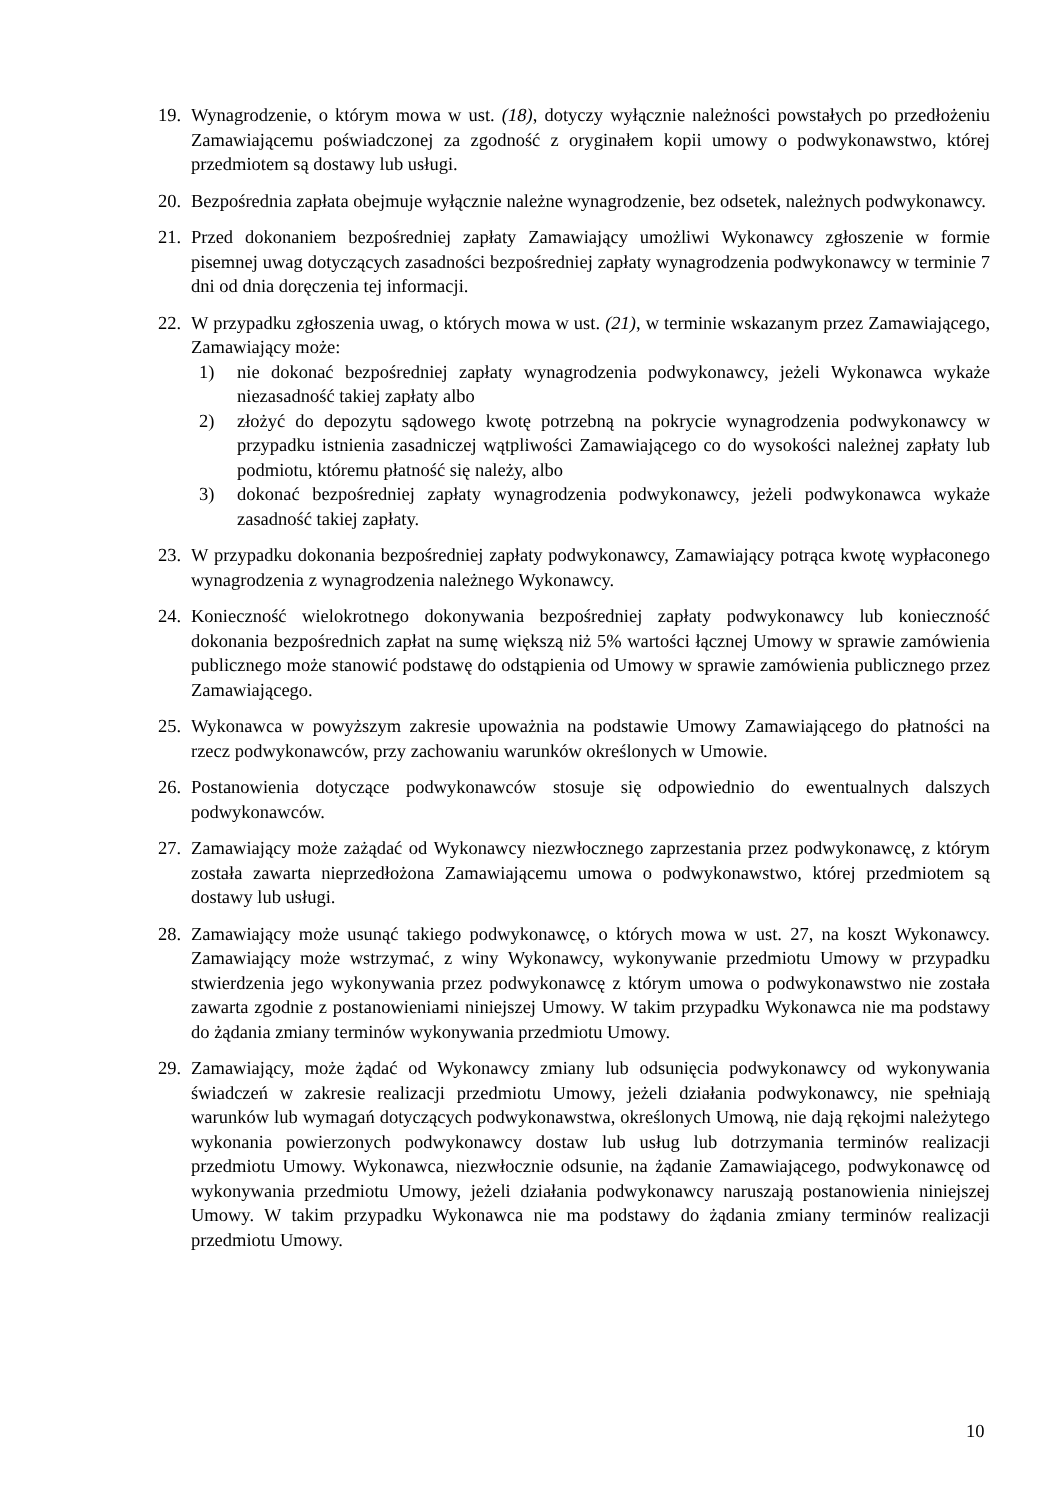19.
Wynagrodzenie, o którym mowa w ust. (18), dotyczy wyłącznie należności powstałych po przedłożeniu Zamawiającemu poświadczonej za zgodność z oryginałem kopii umowy o podwykonawstwo, której przedmiotem są dostawy lub usługi.
20.
Bezpośrednia zapłata obejmuje wyłącznie należne wynagrodzenie, bez odsetek, należnych podwykonawcy.
21.
Przed dokonaniem bezpośredniej zapłaty Zamawiający umożliwi Wykonawcy zgłoszenie w formie pisemnej uwag dotyczących zasadności bezpośredniej zapłaty wynagrodzenia podwykonawcy w terminie 7 dni od dnia doręczenia tej informacji.
22.
W przypadku zgłoszenia uwag, o których mowa w ust. (21), w terminie wskazanym przez Zamawiającego, Zamawiający może:
1) nie dokonać bezpośredniej zapłaty wynagrodzenia podwykonawcy, jeżeli Wykonawca wykaże niezasadność takiej zapłaty albo
2) złożyć do depozytu sądowego kwotę potrzebną na pokrycie wynagrodzenia podwykonawcy w przypadku istnienia zasadniczej wątpliwości Zamawiającego co do wysokości należnej zapłaty lub podmiotu, któremu płatność się należy, albo
3) dokonać bezpośredniej zapłaty wynagrodzenia podwykonawcy, jeżeli podwykonawca wykaże zasadność takiej zapłaty.
23.
W przypadku dokonania bezpośredniej zapłaty podwykonawcy, Zamawiający potrąca kwotę wypłaconego wynagrodzenia z wynagrodzenia należnego Wykonawcy.
24.
Konieczność wielokrotnego dokonywania bezpośredniej zapłaty podwykonawcy lub konieczność dokonania bezpośrednich zapłat na sumę większą niż 5% wartości łącznej Umowy w sprawie zamówienia publicznego może stanowić podstawę do odstąpienia od Umowy w sprawie zamówienia publicznego przez Zamawiającego.
25.
Wykonawca w powyższym zakresie upoważnia na podstawie Umowy Zamawiającego do płatności na rzecz podwykonawców, przy zachowaniu warunków określonych w Umowie.
26.
Postanowienia dotyczące podwykonawców stosuje się odpowiednio do ewentualnych dalszych podwykonawców.
27.
Zamawiający może zażądać od Wykonawcy niezwłocznego zaprzestania przez podwykonawcę, z którym została zawarta nieprzedłożona Zamawiającemu umowa o podwykonawstwo, której przedmiotem są dostawy lub usługi.
28.
Zamawiający może usunąć takiego podwykonawcę, o których mowa w ust. 27, na koszt Wykonawcy. Zamawiający może wstrzymać, z winy Wykonawcy, wykonywanie przedmiotu Umowy w przypadku stwierdzenia jego wykonywania przez podwykonawcę z którym umowa o podwykonawstwo nie została zawarta zgodnie z postanowieniami niniejszej Umowy. W takim przypadku Wykonawca nie ma podstawy do żądania zmiany terminów wykonywania przedmiotu Umowy.
29.
Zamawiający, może żądać od Wykonawcy zmiany lub odsunięcia podwykonawcy od wykonywania świadczeń w zakresie realizacji przedmiotu Umowy, jeżeli działania podwykonawcy, nie spełniają warunków lub wymagań dotyczących podwykonawstwa, określonych Umową, nie dają rękojmi należytego wykonania powierzonych podwykonawcy dostaw lub usług lub dotrzymania terminów realizacji przedmiotu Umowy. Wykonawca, niezwłocznie odsunie, na żądanie Zamawiającego, podwykonawcę od wykonywania przedmiotu Umowy, jeżeli działania podwykonawcy naruszają postanowienia niniejszej Umowy. W takim przypadku Wykonawca nie ma podstawy do żądania zmiany terminów realizacji przedmiotu Umowy.
10